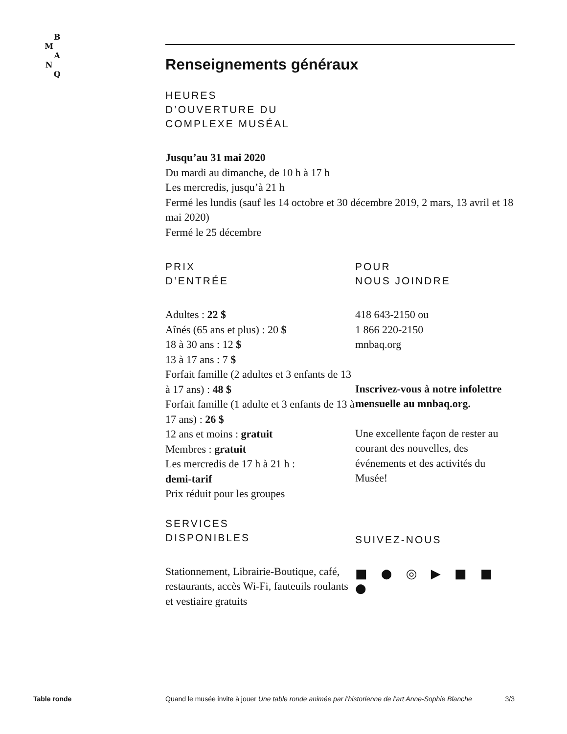B
M
A
N
Q
Renseignements généraux
HEURES
D’OUVERTURE DU
COMPLEXE MUSÉAL
Jusqu’au 31 mai 2020
Du mardi au dimanche, de 10 h à 17 h
Les mercredis, jusqu’à 21 h
Fermé les lundis (sauf les 14 octobre et 30 décembre 2019, 2 mars, 13 avril et 18 mai 2020)
Fermé le 25 décembre
PRIX
D’ENTRÉE
Adultes : 22 $
Aînés (65 ans et plus) : 20 $
18 à 30 ans : 12 $
13 à 17 ans : 7 $
Forfait famille (2 adultes et 3 enfants de 13 à 17 ans) : 48 $
Forfait famille (1 adulte et 3 enfants de 13 à 17 ans) : 26 $
12 ans et moins : gratuit
Membres : gratuit
Les mercredis de 17 h à 21 h :
demi-tarif
Prix réduit pour les groupes
SERVICES
DISPONIBLES
Stationnement, Librairie-Boutique, café, restaurants, accès Wi-Fi, fauteuils roulants et vestiaire gratuits
POUR
NOUS JOINDRE
418 643-2150 ou
1 866 220-2150
mnbaq.org
Inscrivez-vous à notre infolettre mensuelle au mnbaq.org.
Une excellente façon de rester au courant des nouvelles, des événements et des activités du Musée!
SUIVEZ-NOUS
■ ● ◎ ▶ ■ ■ ●
Table ronde Quand le musée invite à jouer Une table ronde animée par l’historienne de l’art Anne-Sophie Blanche 3/3